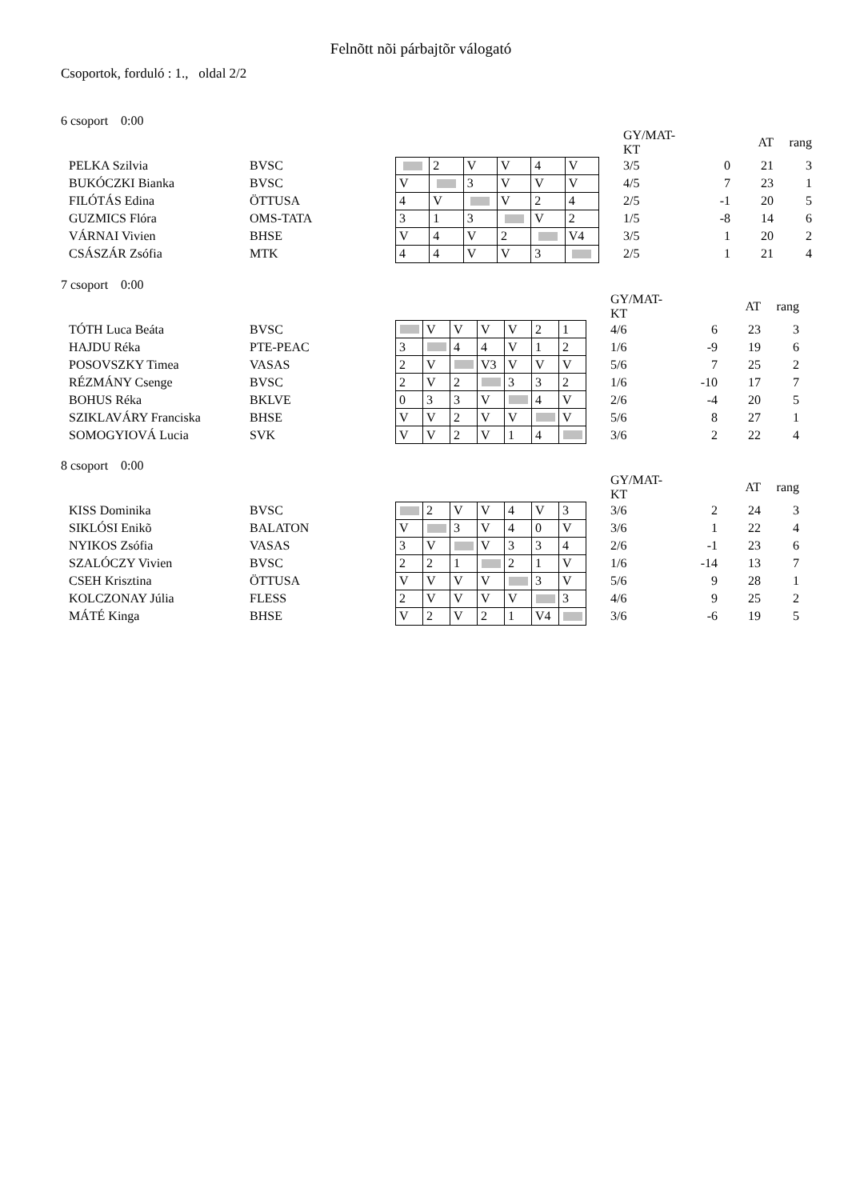Felnõtt nõi párbajtõr válogató
Csoportok, forduló : 1., oldal 2/2
6 csoport 0:00
| | | | | | | | | | GY/MAT-KT | | AT | rang |
| PELKA Szilvia | BVSC | | 2 | V | V | 4 | V | | 3/5 | 0 | 21 | 3 |
| BUKÓCZKI Bianka | BVSC | V | | 3 | V | V | V | | 4/5 | 7 | 23 | 1 |
| FILÓTÁS Edina | ÖTTUSA | 4 | V | | V | 2 | 4 | | 2/5 | -1 | 20 | 5 |
| GUZMICS Flóra | OMS-TATA | 3 | 1 | 3 | | V | 2 | | 1/5 | -8 | 14 | 6 |
| VÁRNAI Vivien | BHSE | V | 4 | V | 2 | | V4 | | 3/5 | 1 | 20 | 2 |
| CSÁSZÁR Zsófia | MTK | 4 | 4 | V | V | 3 | | | 2/5 | 1 | 21 | 4 |
7 csoport 0:00
| | | | | | | | | | | GY/MAT-KT | | AT | rang |
| TÓTH Luca Beáta | BVSC | | V | V | V | V | 2 | 1 | | 4/6 | 6 | 23 | 3 |
| HAJDU Réka | PTE-PEAC | 3 | | 4 | 4 | V | 1 | 2 | | 1/6 | -9 | 19 | 6 |
| POSOVSZKY Timea | VASAS | 2 | V | | V3 | V | V | V | | 5/6 | 7 | 25 | 2 |
| RÉZMÁNY Csenge | BVSC | 2 | V | 2 | | 3 | 3 | 2 | | 1/6 | -10 | 17 | 7 |
| BOHUS Réka | BKLVE | 0 | 3 | 3 | V | | 4 | V | | 2/6 | -4 | 20 | 5 |
| SZIKLAVÁRY Franciska | BHSE | V | V | 2 | V | V | | V | | 5/6 | 8 | 27 | 1 |
| SOMOGYIOVÁ Lucia | SVK | V | V | 2 | V | 1 | 4 | | | 3/6 | 2 | 22 | 4 |
8 csoport 0:00
| | | | | | | | | | | GY/MAT-KT | | AT | rang |
| KISS Dominika | BVSC | | 2 | V | V | 4 | V | 3 | | 3/6 | 2 | 24 | 3 |
| SIKLÓSI Enikõ | BALATON | V | | 3 | V | 4 | 0 | V | | 3/6 | 1 | 22 | 4 |
| NYIKOS Zsófia | VASAS | 3 | V | | V | 3 | 3 | 4 | | 2/6 | -1 | 23 | 6 |
| SZALÓCZY Vivien | BVSC | 2 | 2 | 1 | | 2 | 1 | V | | 1/6 | -14 | 13 | 7 |
| CSEH Krisztina | ÖTTUSA | V | V | V | V | | 3 | V | | 5/6 | 9 | 28 | 1 |
| KOLCZONAY Júlia | FLESS | 2 | V | V | V | V | | 3 | | 4/6 | 9 | 25 | 2 |
| MÁTÉ Kinga | BHSE | V | 2 | V | 2 | 1 | V4 | | | 3/6 | -6 | 19 | 5 |